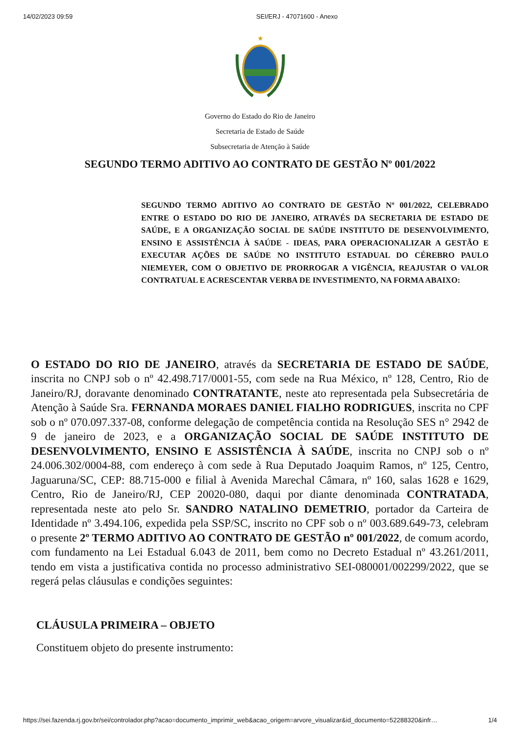14/02/2023 09:59 SEI/ERJ - 47071600 - Anexo
★
Governo do Estado do Rio de Janeiro
Secretaria de Estado de Saúde
Subsecretaria de Atenção à Saúde
SEGUNDO TERMO ADITIVO AO CONTRATO DE GESTÃO Nº 001/2022
SEGUNDO TERMO ADITIVO AO CONTRATO DE GESTÃO Nº 001/2022, CELEBRADO ENTRE O ESTADO DO RIO DE JANEIRO, ATRAVÉS DA SECRETARIA DE ESTADO DE SAÚDE, E A ORGANIZAÇÃO SOCIAL DE SAÚDE INSTITUTO DE DESENVOLVIMENTO, ENSINO E ASSISTÊNCIA À SAÚDE - IDEAS, PARA OPERACIONALIZAR A GESTÃO E EXECUTAR AÇÕES DE SAÚDE NO INSTITUTO ESTADUAL DO CÉREBRO PAULO NIEMEYER, COM O OBJETIVO DE PRORROGAR A VIGÊNCIA, REAJUSTAR O VALOR CONTRATUAL E ACRESCENTAR VERBA DE INVESTIMENTO, NA FORMA ABAIXO:
O ESTADO DO RIO DE JANEIRO, através da SECRETARIA DE ESTADO DE SAÚDE, inscrita no CNPJ sob o nº 42.498.717/0001-55, com sede na Rua México, nº 128, Centro, Rio de Janeiro/RJ, doravante denominado CONTRATANTE, neste ato representada pela Subsecretária de Atenção à Saúde Sra. FERNANDA MORAES DANIEL FIALHO RODRIGUES, inscrita no CPF sob o nº 070.097.337-08, conforme delegação de competência contida na Resolução SES n° 2942 de 9 de janeiro de 2023, e a ORGANIZAÇÃO SOCIAL DE SAÚDE INSTITUTO DE DESENVOLVIMENTO, ENSINO E ASSISTÊNCIA À SAÚDE, inscrita no CNPJ sob o nº 24.006.302/0004-88, com endereço à com sede à Rua Deputado Joaquim Ramos, nº 125, Centro, Jaguaruna/SC, CEP: 88.715-000 e filial à Avenida Marechal Câmara, nº 160, salas 1628 e 1629, Centro, Rio de Janeiro/RJ, CEP 20020-080, daqui por diante denominada CONTRATADA, representada neste ato pelo Sr. SANDRO NATALINO DEMETRIO, portador da Carteira de Identidade nº 3.494.106, expedida pela SSP/SC, inscrito no CPF sob o nº 003.689.649-73, celebram o presente 2º TERMO ADITIVO AO CONTRATO DE GESTÃO nº 001/2022, de comum acordo, com fundamento na Lei Estadual 6.043 de 2011, bem como no Decreto Estadual nº 43.261/2011, tendo em vista a justificativa contida no processo administrativo SEI-080001/002299/2022, que se regerá pelas cláusulas e condições seguintes:
CLÁUSULA PRIMEIRA – OBJETO
Constituem objeto do presente instrumento:
https://sei.fazenda.rj.gov.br/sei/controlador.php?acao=documento_imprimir_web&acao_origem=arvore_visualizar&id_documento=52288320&infr… 1/4